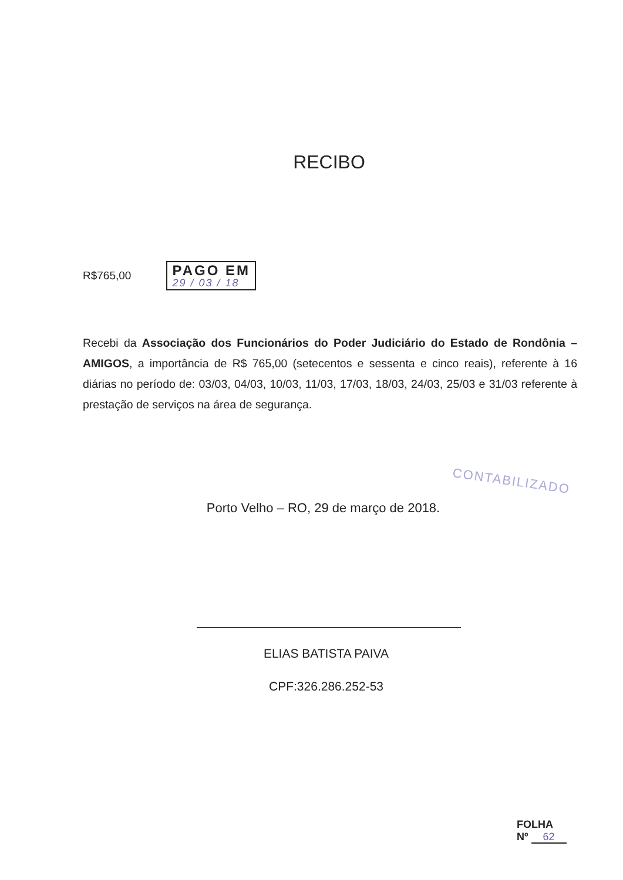RECIBO
R$765,00
PAGO EM
29 / 03 / 18
Recebi da Associação dos Funcionários do Poder Judiciário do Estado de Rondônia – AMIGOS, a importância de R$ 765,00 (setecentos e sessenta e cinco reais), referente à 16 diárias no período de: 03/03, 04/03, 10/03, 11/03, 17/03, 18/03, 24/03, 25/03 e 31/03 referente à prestação de serviços na área de segurança.
CONTABILIZADO
Porto Velho – RO, 29 de março de 2018.
ELIAS BATISTA PAIVA
CPF:326.286.252-53
FOLHA
Nº 62